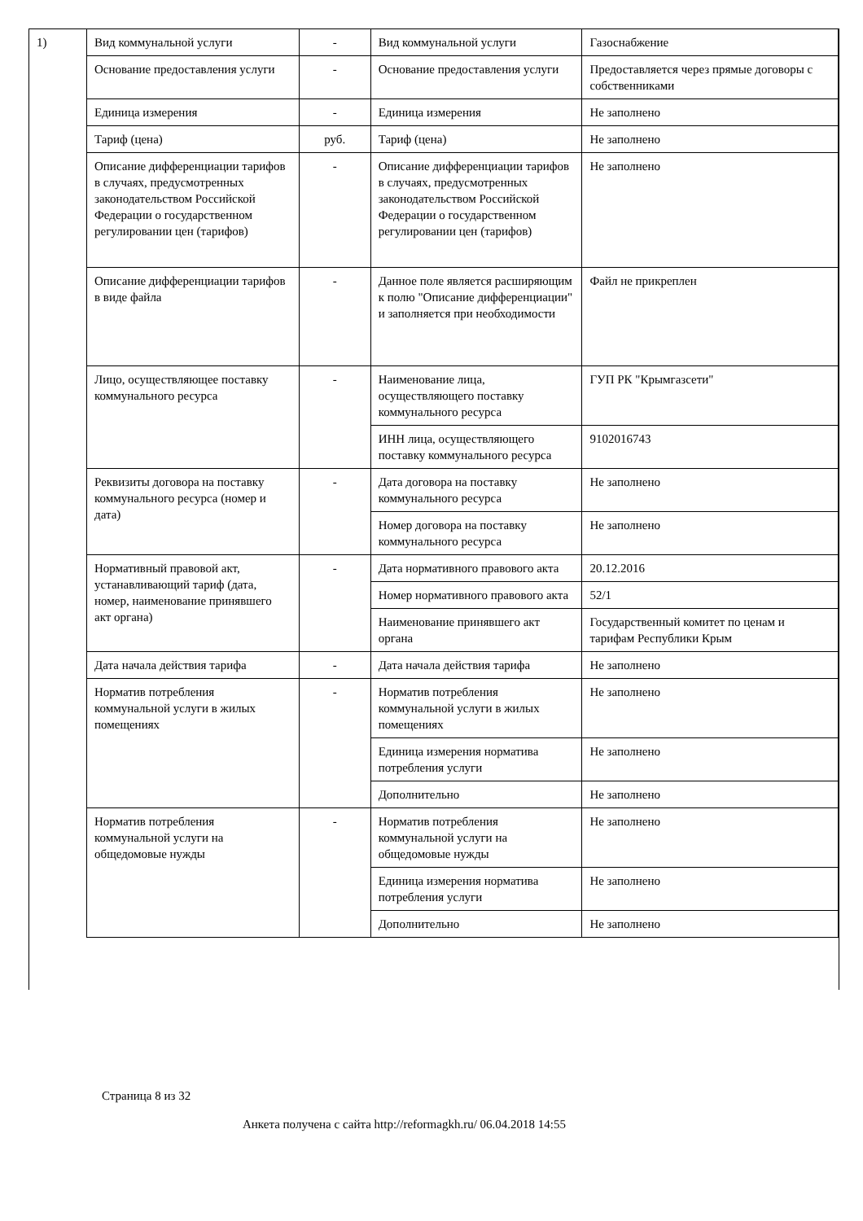1)
| Вид коммунальной услуги | - | Вид коммунальной услуги | Газоснабжение |
| Основание предоставления услуги | - | Основание предоставления услуги | Предоставляется через прямые договоры с собственниками |
| Единица измерения | - | Единица измерения | Не заполнено |
| Тариф (цена) | руб. | Тариф (цена) | Не заполнено |
| Описание дифференциации тарифов в случаях, предусмотренных законодательством Российской Федерации о государственном регулировании цен (тарифов) | - | Описание дифференциации тарифов в случаях, предусмотренных законодательством Российской Федерации о государственном регулировании цен (тарифов) | Не заполнено |
| Описание дифференциации тарифов в виде файла | - | Данное поле является расширяющим к полю "Описание дифференциации" и заполняется при необходимости | Файл не прикреплен |
| Лицо, осуществляющее поставку коммунального ресурса | - | Наименование лица, осуществляющего поставку коммунального ресурса | ГУП РК "Крымгазсети" |
| | | ИНН лица, осуществляющего поставку коммунального ресурса | 9102016743 |
| Реквизиты договора на поставку коммунального ресурса (номер и дата) | - | Дата договора на поставку коммунального ресурса | Не заполнено |
| | | Номер договора на поставку коммунального ресурса | Не заполнено |
| Нормативный правовой акт, устанавливающий тариф (дата, номер, наименование принявшего акт органа) | - | Дата нормативного правового акта | 20.12.2016 |
| | | Номер нормативного правового акта | 52/1 |
| | | Наименование принявшего акт органа | Государственный комитет по ценам и тарифам Республики Крым |
| Дата начала действия тарифа | - | Дата начала действия тарифа | Не заполнено |
| Норматив потребления коммунальной услуги в жилых помещениях | - | Норматив потребления коммунальной услуги в жилых помещениях | Не заполнено |
| | | Единица измерения норматива потребления услуги | Не заполнено |
| | | Дополнительно | Не заполнено |
| Норматив потребления коммунальной услуги на общедомовые нужды | - | Норматив потребления коммунальной услуги на общедомовые нужды | Не заполнено |
| | | Единица измерения норматива потребления услуги | Не заполнено |
| | | Дополнительно | Не заполнено |
Страница 8 из 32
Анкета получена с сайта http://reformagkh.ru/ 06.04.2018 14:55